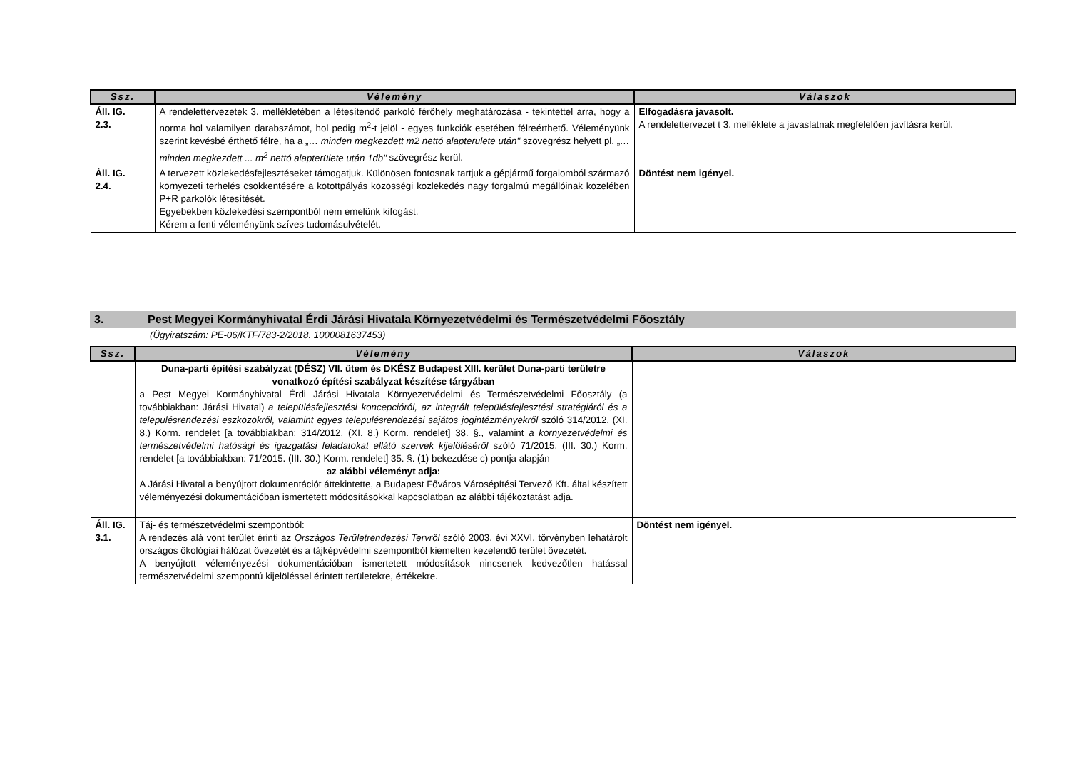| Ssz. | Vélemény | Válaszok |
| --- | --- | --- |
| Áll. IG. 2.3. | A rendelettervezetek 3. mellékletében a létesítendő parkoló férőhely meghatározása - tekintettel arra, hogy a norma hol valamilyen darabszámot, hol pedig m<sup>2</sup>-t jelöl - egyes funkciók esetében félreérthető. Véleményünk szerint kevésbé érthető félre, ha a „… minden megkezdett m2 nettó alapterülete után" szövegrész helyett pl. „ … minden megkezdett ... m<sup>2</sup> nettó alapterülete után 1db" szövegrész kerül. | Elfogadásra javasolt. A rendelettervezet t 3. melléklete a javaslatnak megfelelően javításra kerül. |
| Áll. IG. 2.4. | A tervezett közlekedésfejlesztéseket támogatjuk. Különösen fontosnak tartjuk a gépjármű forgalomból származó környezeti terhelés csökkentésére a kötöttpályás közösségi közlekedés nagy forgalmú megállóinak közelében P+R parkolók létesítését. Egyebekben közlekedési szempontból nem emelünk kifogást. Kérem a fenti véleményünk szíves tudomásulvételét. | Döntést nem igényel. |
3. Pest Megyei Kormányhivatal Érdi Járási Hivatala Környezetvédelmi és Természetvédelmi Főosztály
(Ügyiratszám: PE-06/KTF/783-2/2018. 1000081637453)
| Ssz. | Vélemény | Válaszok |
| --- | --- | --- |
| | Duna-parti építési szabályzat (DÉSZ) VII. ütem és DKÉSZ Budapest XIII. kerület Duna-parti területre vonatkozó építési szabályzat készítése tárgyában a Pest Megyei Kormányhivatal Érdi Járási Hivatala Környezetvédelmi és Természetvédelmi Főosztály (a továbbiakban: Járási Hivatal) a településfejlesztési koncepcióról, az integrált településfejlesztési stratégiáról és a településrendezési eszközökről, valamint egyes településrendezési sajátos jogintézményekről szóló 314/2012. (XI. 8.) Korm. rendelet [a továbbiakban: 314/2012. (XI. 8.) Korm. rendelet] 38. §., valamint a környezetvédelmi és természetvédelmi hatósági és igazgatási feladatokat ellátó szervek kijelöléséről szóló 71/2015. (III. 30.) Korm. rendelet [a továbbiakban: 71/2015. (III. 30.) Korm. rendelet] 35. §. (1) bekezdése c) pontja alapján az alábbi véleményt adja: A Járási Hivatal a benyújtott dokumentációt áttekintette, a Budapest Főváros Városépítési Tervező Kft. által készített véleményezési dokumentációban ismertetett módosításokkal kapcsolatban az alábbi tájékoztatást adja. | |
| Áll. IG. 3.1. | Táj- és természetvédelmi szempontból: A rendezés alá vont terület érinti az Országos Területrendezési Tervről szóló 2003. évi XXVI. törvényben lehatárolt országos ökológiai hálózat övezetét és a tájképvédelmi szempontból kiemelten kezelendő terület övezetét. A benyújtott véleményezési dokumentációban ismertetett módosítások nincsenek kedvezőtlen hatással természetvédelmi szempontú kijelöléssel érintett területekre, értékekre. | Döntést nem igényel. |